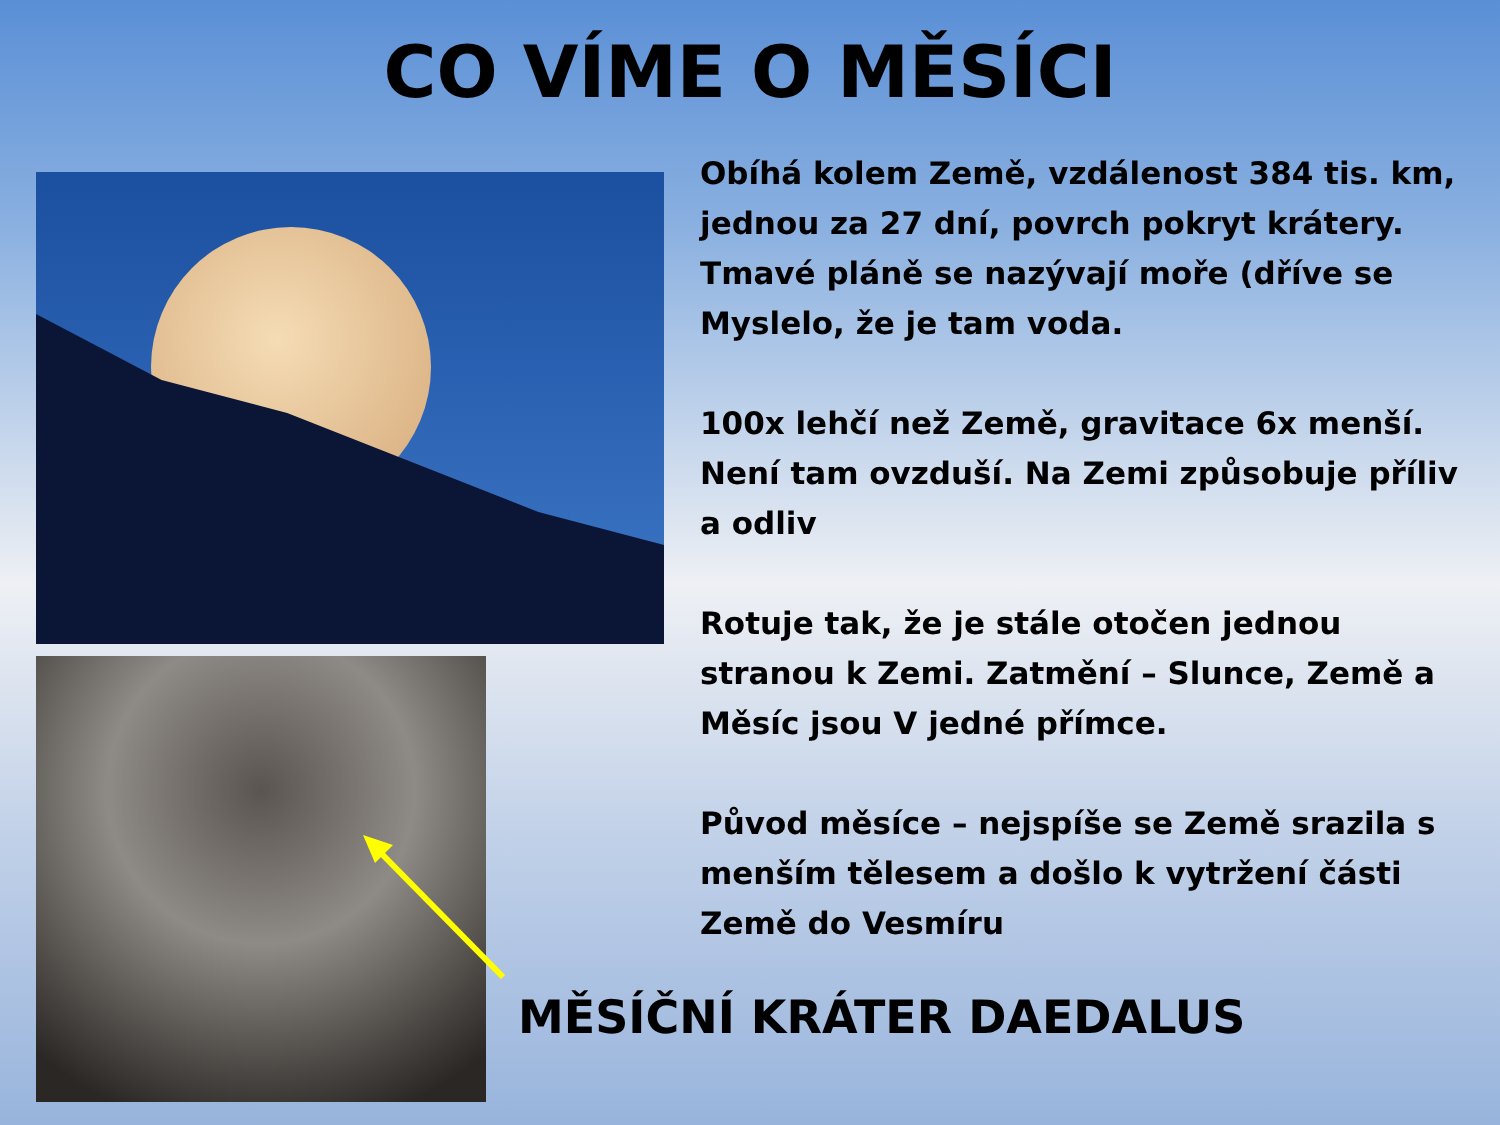CO VÍME O MĚSÍCI
Obíhá kolem Země, vzdálenost 384 tis. km, jednou za 27 dní, povrch pokryt krátery. Tmavé pláně se nazývají moře (dříve se Myslelo, že je tam voda.
100x lehčí než Země, gravitace 6x menší. Není tam ovzduší. Na Zemi způsobuje příliv a odliv
Rotuje tak, že je stále otočen jednou stranou k Zemi. Zatmění – Slunce, Země a Měsíc jsou V jedné přímce.
Původ měsíce – nejspíše se Země srazila s menším tělesem a došlo k vytržení části Země do Vesmíru
MĚSÍČNÍ KRÁTER DAEDALUS